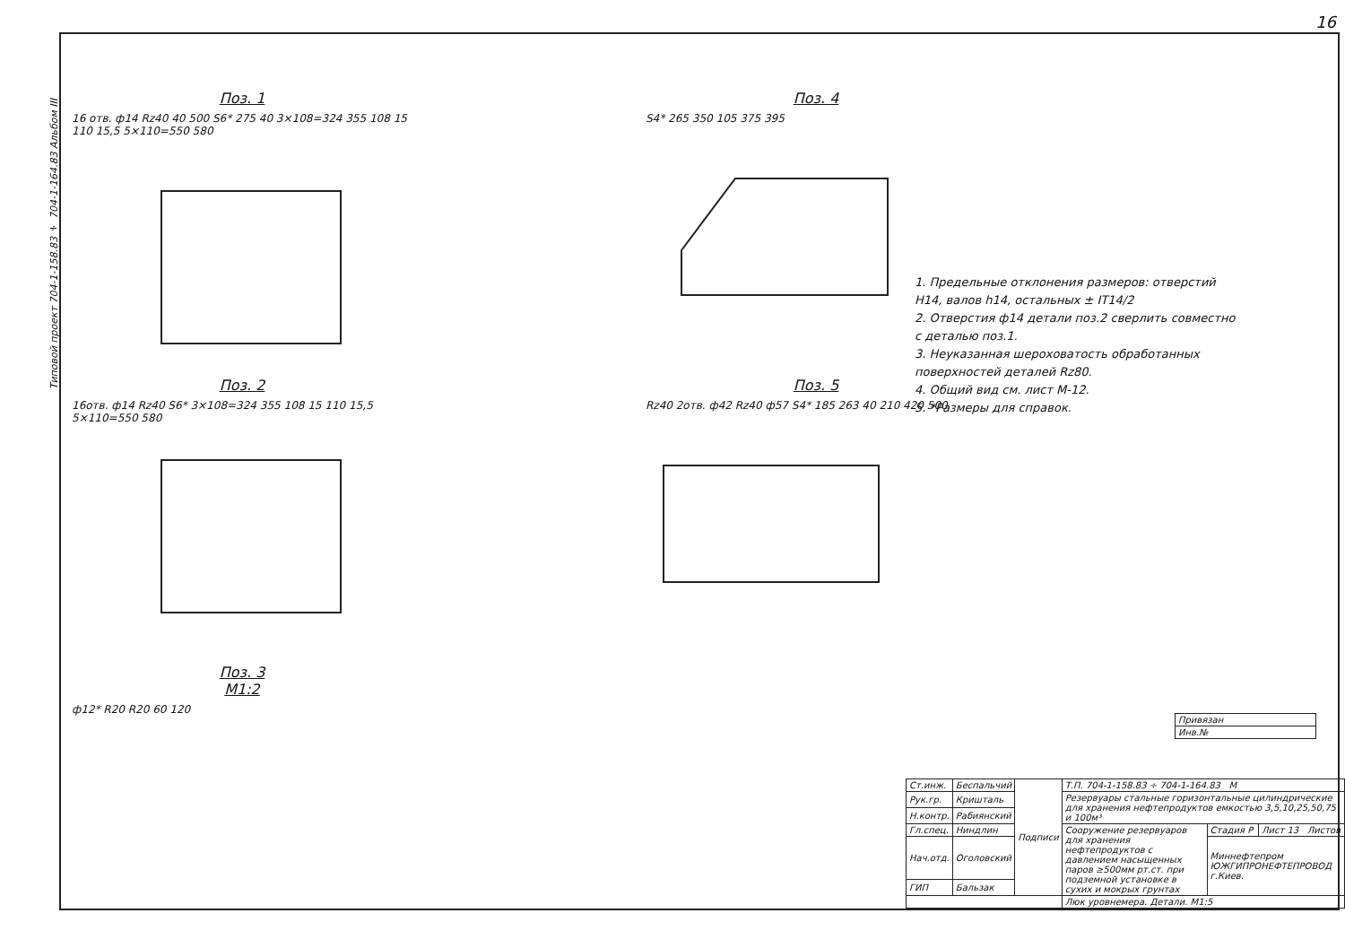16
Типовой проект 704-1-158.83 ÷ 704-1-164.83 Альбом III
Поз. 1
16 отв. ф14 Rz40 40 500 S6* 275 40 3×108=324 355 108 15 110 15,5 5×110=550 580
Поз. 2
16отв. ф14 Rz40 S6* 3×108=324 355 108 15 110 15,5 5×110=550 580
Поз. 3
М1:2
ф12* R20 R20 60 120
Поз. 4
S4* 265 350 105 375 395
Поз. 5
Rz40 2отв. ф42 Rz40 ф57 S4* 185 263 40 210 420 500
1. Предельные отклонения размеров: отверстий Н14, валов h14, остальных ± IT14/2
2. Отверстия ф14 детали поз.2 сверлить совместно с деталью поз.1.
3. Неуказанная шероховатость обработанных поверхностей деталей Rz80.
4. Общий вид см. лист М-12.
5. *Размеры для справок.
| Привязан |
| Инв.№ |
| Ст.инж. | Беспальчий | Подписи | Т.П. 704-1-158.83 ÷ 704-1-164.83 М | | |
| Рук.гр. | Кришталь | | Резервуары стальные горизонтальные цилиндрические для хранения нефтепродуктов емкостью 3,5,10,25,50,75 и 100м³ | | |
| Н.контр. | Рабиянский | | | | |
| Гл.спец. | Ниндлин | | Сооружение резервуаров для хранения нефтепродуктов с давлением насыщенных паров ≥500мм рт.ст. при подземной установке в сухих и мокрых грунтах | Стадия Р | Лист 13 Листов |
| Нач.отд. | Оголовский | | | Миннефтепром ЮЖГИПРОНЕФТЕПРОВОД г.Киев. | |
| ГИП | Бальзак | | | | |
| | | | Люк уровнемера. Детали. М1:5 | | |